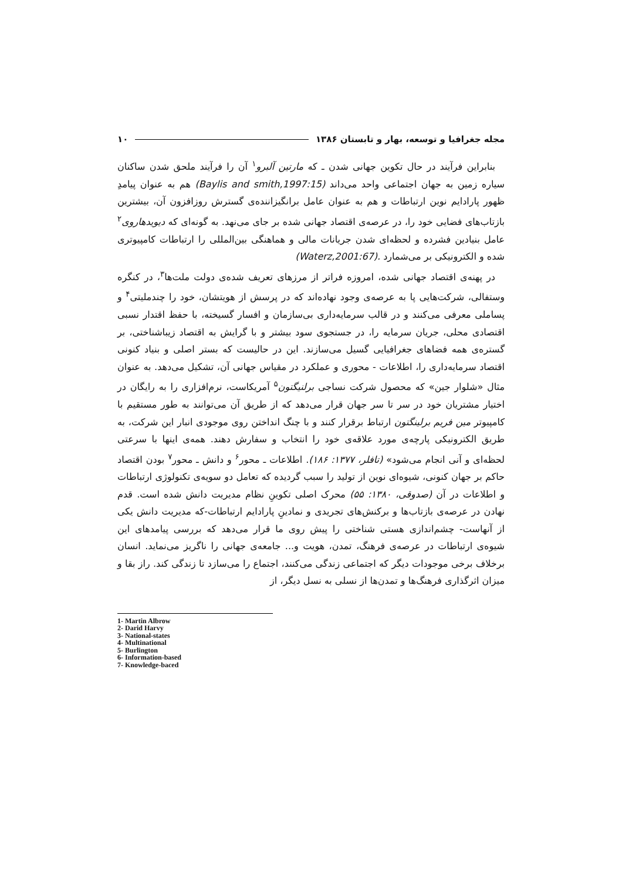مجله جغرافیا و توسعه، بهار و تابستان ۱۳۸۶ ۱۰
بنابراین فرآیند در حال تکوین جهانی شدن ـ که مارتین آلبرو<sup>۱</sup> آن را فرآیند ملحق شدن ساکنان سیاره زمین به جهان اجتماعی واحد می‌داند (Baylis and smith,1997:15) هم به عنوان پیامدِ ظهور پارادایم نوین ارتباطات و هم به عنوان عامل برانگیزاننده‌ی گسترش روزافزون آن، بیشترین بازتاب‌های فضایی خود را، در عرصه‌ی اقتصاد جهانی شده بر جای می‌نهد. به گونه‌ای که دیویدهاروی<sup>۲</sup> عامل بنیادین فشرده و لحظه‌ای شدن جریانات مالی و هماهنگی بین‌المللی را ارتباطات کامپیوتری شده و الکترونیکی بر می‌شمارد .(Waterz,2001:67)
در پهنه‌ی اقتصاد جهانی شده، امروزه فراتر از مرزهای تعریف شده‌ی دولت ملت‌ها<sup>۳</sup>، در کنگره وستفالی، شرکت‌هایی پا به عرصه‌ی وجود نهاده‌اند که در پرسش از هویتشان، خود را چندملیتی<sup>۴</sup> و پساملی معرفی می‌کنند و در قالب سرمایه‌داری بی‌سازمان و افسار گسیخته، با حفظ اقتدار نسبی اقتصادی محلی، جریان سرمایه را، در جستجوی سود بیشتر و با گرایش به اقتصاد زیباشناختی، بر گستره‌ی همه فضاهای جغرافیایی گسیل می‌سازند. این در حالیست که بستر اصلی و بنیاد کنونی اقتصاد سرمایه‌داری را، اطلاعات - محوری و عملکرد در مقیاس جهانی آن، تشکیل می‌دهد. به عنوان مثال «شلوار جین» که محصول شرکت نساجی برلنیگتون<sup>۵</sup> آمریکاست، نرم‌افزاری را به رایگان در اختیار مشتریان خود در سر تا سر جهان قرار می‌دهد که از طریق آن می‌توانند به طور مستقیم با کامپیوتر مین فریم برلینگتون ارتباط برقرار کنند و با چنگ انداختن روی موجودی انبار این شرکت، به طریق الکترونیکی پارچه‌ی مورد علاقه‌ی خود را انتخاب و سفارش دهند. همه‌ی اینها با سرعتی لحظه‌ای و آنی انجام می‌شود» (تافلر، ۱۳۷۷: ۱۸۶). اطلاعات ـ محور<sup>۶</sup> و دانش ـ محور<sup>۷</sup> بودن اقتصاد حاکم بر جهان کنونی، شیوه‌ای نوین از تولید را سبب گردیده که تعامل دو سویه‌ی تکنولوژی ارتباطات و اطلاعات در آن (صدوقی، ۱۳۸۰: ۵۵) محرک اصلی تکوینِ نظام مدیریت دانش شده است. قدم نهادن در عرصه‌ی بازتاب‌ها و برکنش‌های تجریدی و نمادینِ پارادایم ارتباطات-که مدیریت دانش یکی از آنهاست- چشم‌اندازی هستی شناختی را پیش روی ما قرار می‌دهد که بررسی پیامدهای این شیوه‌ی ارتباطات در عرصه‌ی فرهنگ، تمدن، هویت و... جامعه‌ی جهانی را ناگریز می‌نماید. انسان برخلاف برخی موجودات دیگر که اجتماعی زندگی می‌کنند، اجتماع را می‌سازد تا زندگی کند. راز بقا و میزان اثرگذاری فرهنگ‌ها و تمدن‌ها از نسلی به نسل دیگر، از
1- Martin Albrow
2- Darid Harvy
3- National-states
4- Multinational
5- Burlington
6- Information-based
7- Knowledge-baced